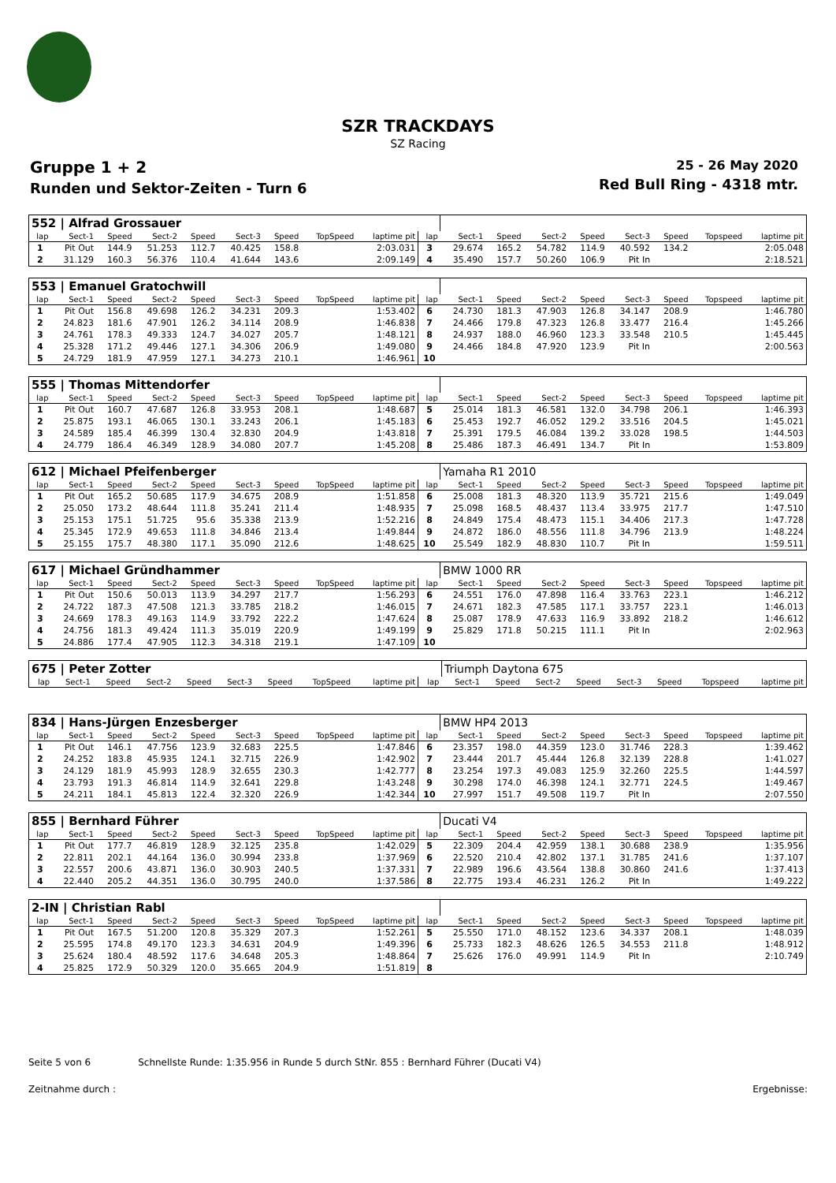SZR TRACKDAYS
SZ Racing
Gruppe 1 + 2
Runden und Sektor-Zeiten - Turn 6
25 - 26 May 2020
Red Bull Ring - 4318 mtr.
| 552 / Alfrad Grossauer | | | | | | | | | | | | | | | | | |
| lap | Sect-1 | Speed | Sect-2 | Speed | Sect-3 | Speed | TopSpeed | laptime pit | lap | Sect-1 | Speed | Sect-2 | Speed | Sect-3 | Speed | Topspeed | laptime pit |
| 1 | Pit Out | 144.9 | 51.253 | 112.7 | 40.425 | 158.8 | | 2:03.031 | 3 | 29.674 | 165.2 | 54.782 | 114.9 | 40.592 | 134.2 | | 2:05.048 |
| 2 | 31.129 | 160.3 | 56.376 | 110.4 | 41.644 | 143.6 | | 2:09.149 | 4 | 35.490 | 157.7 | 50.260 | 106.9 | Pit In | | | 2:18.521 |
| 553 / Emanuel Gratochwill | | | | | | | | | | | | | | | | | |
| lap | Sect-1 | Speed | Sect-2 | Speed | Sect-3 | Speed | TopSpeed | laptime pit | lap | Sect-1 | Speed | Sect-2 | Speed | Sect-3 | Speed | Topspeed | laptime pit |
| 1 | Pit Out | 156.8 | 49.698 | 126.2 | 34.231 | 209.3 | | 1:53.402 | 6 | 24.730 | 181.3 | 47.903 | 126.8 | 34.147 | 208.9 | | 1:46.780 |
| 2 | 24.823 | 181.6 | 47.901 | 126.2 | 34.114 | 208.9 | | 1:46.838 | 7 | 24.466 | 179.8 | 47.323 | 126.8 | 33.477 | 216.4 | | 1:45.266 |
| 3 | 24.761 | 178.3 | 49.333 | 124.7 | 34.027 | 205.7 | | 1:48.121 | 8 | 24.937 | 188.0 | 46.960 | 123.3 | 33.548 | 210.5 | | 1:45.445 |
| 4 | 25.328 | 171.2 | 49.446 | 127.1 | 34.306 | 206.9 | | 1:49.080 | 9 | 24.466 | 184.8 | 47.920 | 123.9 | Pit In | | | 2:00.563 |
| 5 | 24.729 | 181.9 | 47.959 | 127.1 | 34.273 | 210.1 | | 1:46.961 | 10 | | | | | | | | |
| 555 / Thomas Mittendorfer | | | | | | | | | | | | | | | | | |
| lap | Sect-1 | Speed | Sect-2 | Speed | Sect-3 | Speed | TopSpeed | laptime pit | lap | Sect-1 | Speed | Sect-2 | Speed | Sect-3 | Speed | Topspeed | laptime pit |
| 1 | Pit Out | 160.7 | 47.687 | 126.8 | 33.953 | 208.1 | | 1:48.687 | 5 | 25.014 | 181.3 | 46.581 | 132.0 | 34.798 | 206.1 | | 1:46.393 |
| 2 | 25.875 | 193.1 | 46.065 | 130.1 | 33.243 | 206.1 | | 1:45.183 | 6 | 25.453 | 192.7 | 46.052 | 129.2 | 33.516 | 204.5 | | 1:45.021 |
| 3 | 24.589 | 185.4 | 46.399 | 130.4 | 32.830 | 204.9 | | 1:43.818 | 7 | 25.391 | 179.5 | 46.084 | 139.2 | 33.028 | 198.5 | | 1:44.503 |
| 4 | 24.779 | 186.4 | 46.349 | 128.9 | 34.080 | 207.7 | | 1:45.208 | 8 | 25.486 | 187.3 | 46.491 | 134.7 | Pit In | | | 1:53.809 |
| 612 / Michael Pfeifenberger | | | | | | | | | | Yamaha R1 2010 | | | | | | | |
| lap | Sect-1 | Speed | Sect-2 | Speed | Sect-3 | Speed | TopSpeed | laptime pit | lap | Sect-1 | Speed | Sect-2 | Speed | Sect-3 | Speed | Topspeed | laptime pit |
| 1 | Pit Out | 165.2 | 50.685 | 117.9 | 34.675 | 208.9 | | 1:51.858 | 6 | 25.008 | 181.3 | 48.320 | 113.9 | 35.721 | 215.6 | | 1:49.049 |
| 2 | 25.050 | 173.2 | 48.644 | 111.8 | 35.241 | 211.4 | | 1:48.935 | 7 | 25.098 | 168.5 | 48.437 | 113.4 | 33.975 | 217.7 | | 1:47.510 |
| 3 | 25.153 | 175.1 | 51.725 | 95.6 | 35.338 | 213.9 | | 1:52.216 | 8 | 24.849 | 175.4 | 48.473 | 115.1 | 34.406 | 217.3 | | 1:47.728 |
| 4 | 25.345 | 172.9 | 49.653 | 111.8 | 34.846 | 213.4 | | 1:49.844 | 9 | 24.872 | 186.0 | 48.556 | 111.8 | 34.796 | 213.9 | | 1:48.224 |
| 5 | 25.155 | 175.7 | 48.380 | 117.1 | 35.090 | 212.6 | | 1:48.625 | 10 | 25.549 | 182.9 | 48.830 | 110.7 | Pit In | | | 1:59.511 |
| 617 / Michael Gründhammer | | | | | | | | | | BMW 1000 RR | | | | | | | |
| lap | Sect-1 | Speed | Sect-2 | Speed | Sect-3 | Speed | TopSpeed | laptime pit | lap | Sect-1 | Speed | Sect-2 | Speed | Sect-3 | Speed | Topspeed | laptime pit |
| 1 | Pit Out | 150.6 | 50.013 | 113.9 | 34.297 | 217.7 | | 1:56.293 | 6 | 24.551 | 176.0 | 47.898 | 116.4 | 33.763 | 223.1 | | 1:46.212 |
| 2 | 24.722 | 187.3 | 47.508 | 121.3 | 33.785 | 218.2 | | 1:46.015 | 7 | 24.671 | 182.3 | 47.585 | 117.1 | 33.757 | 223.1 | | 1:46.013 |
| 3 | 24.669 | 178.3 | 49.163 | 114.9 | 33.792 | 222.2 | | 1:47.624 | 8 | 25.087 | 178.9 | 47.633 | 116.9 | 33.892 | 218.2 | | 1:46.612 |
| 4 | 24.756 | 181.3 | 49.424 | 111.3 | 35.019 | 220.9 | | 1:49.199 | 9 | 25.829 | 171.8 | 50.215 | 111.1 | Pit In | | | 2:02.963 |
| 5 | 24.886 | 177.4 | 47.905 | 112.3 | 34.318 | 219.1 | | 1:47.109 | 10 | | | | | | | | |
| 675 / Peter Zotter | | | | | | | | | | Triumph Daytona 675 | | | | | | | |
| lap | Sect-1 | Speed | Sect-2 | Speed | Sect-3 | Speed | TopSpeed | laptime pit | lap | Sect-1 | Speed | Sect-2 | Speed | Sect-3 | Speed | Topspeed | laptime pit |
| 834 / Hans-Jürgen Enzesberger | | | | | | | | | | BMW HP4 2013 | | | | | | | |
| lap | Sect-1 | Speed | Sect-2 | Speed | Sect-3 | Speed | TopSpeed | laptime pit | lap | Sect-1 | Speed | Sect-2 | Speed | Sect-3 | Speed | Topspeed | laptime pit |
| 1 | Pit Out | 146.1 | 47.756 | 123.9 | 32.683 | 225.5 | | 1:47.846 | 6 | 23.357 | 198.0 | 44.359 | 123.0 | 31.746 | 228.3 | | 1:39.462 |
| 2 | 24.252 | 183.8 | 45.935 | 124.1 | 32.715 | 226.9 | | 1:42.902 | 7 | 23.444 | 201.7 | 45.444 | 126.8 | 32.139 | 228.8 | | 1:41.027 |
| 3 | 24.129 | 181.9 | 45.993 | 128.9 | 32.655 | 230.3 | | 1:42.777 | 8 | 23.254 | 197.3 | 49.083 | 125.9 | 32.260 | 225.5 | | 1:44.597 |
| 4 | 23.793 | 191.3 | 46.814 | 114.9 | 32.641 | 229.8 | | 1:43.248 | 9 | 30.298 | 174.0 | 46.398 | 124.1 | 32.771 | 224.5 | | 1:49.467 |
| 5 | 24.211 | 184.1 | 45.813 | 122.4 | 32.320 | 226.9 | | 1:42.344 | 10 | 27.997 | 151.7 | 49.508 | 119.7 | Pit In | | | 2:07.550 |
| 855 / Bernhard Führer | | | | | | | | | | Ducati V4 | | | | | | | |
| lap | Sect-1 | Speed | Sect-2 | Speed | Sect-3 | Speed | TopSpeed | laptime pit | lap | Sect-1 | Speed | Sect-2 | Speed | Sect-3 | Speed | Topspeed | laptime pit |
| 1 | Pit Out | 177.7 | 46.819 | 128.9 | 32.125 | 235.8 | | 1:42.029 | 5 | 22.309 | 204.4 | 42.959 | 138.1 | 30.688 | 238.9 | | 1:35.956 |
| 2 | 22.811 | 202.1 | 44.164 | 136.0 | 30.994 | 233.8 | | 1:37.969 | 6 | 22.520 | 210.4 | 42.802 | 137.1 | 31.785 | 241.6 | | 1:37.107 |
| 3 | 22.557 | 200.6 | 43.871 | 136.0 | 30.903 | 240.5 | | 1:37.331 | 7 | 22.989 | 196.6 | 43.564 | 138.8 | 30.860 | 241.6 | | 1:37.413 |
| 4 | 22.440 | 205.2 | 44.351 | 136.0 | 30.795 | 240.0 | | 1:37.586 | 8 | 22.775 | 193.4 | 46.231 | 126.2 | Pit In | | | 1:49.222 |
| 2-IN / Christian Rabl | | | | | | | | | | | | | | | | | |
| lap | Sect-1 | Speed | Sect-2 | Speed | Sect-3 | Speed | TopSpeed | laptime pit | lap | Sect-1 | Speed | Sect-2 | Speed | Sect-3 | Speed | Topspeed | laptime pit |
| 1 | Pit Out | 167.5 | 51.200 | 120.8 | 35.329 | 207.3 | | 1:52.261 | 5 | 25.550 | 171.0 | 48.152 | 123.6 | 34.337 | 208.1 | | 1:48.039 |
| 2 | 25.595 | 174.8 | 49.170 | 123.3 | 34.631 | 204.9 | | 1:49.396 | 6 | 25.733 | 182.3 | 48.626 | 126.5 | 34.553 | 211.8 | | 1:48.912 |
| 3 | 25.624 | 180.4 | 48.592 | 117.6 | 34.648 | 205.3 | | 1:48.864 | 7 | 25.626 | 176.0 | 49.991 | 114.9 | Pit In | | | 2:10.749 |
| 4 | 25.825 | 172.9 | 50.329 | 120.0 | 35.665 | 204.9 | | 1:51.819 | 8 | | | | | | | | |
Seite 5 von 6 Schnellste Runde: 1:35.956 in Runde 5 durch StNr. 855 : Bernhard Führer (Ducati V4)
Zeitnahme durch : Ergebnisse: